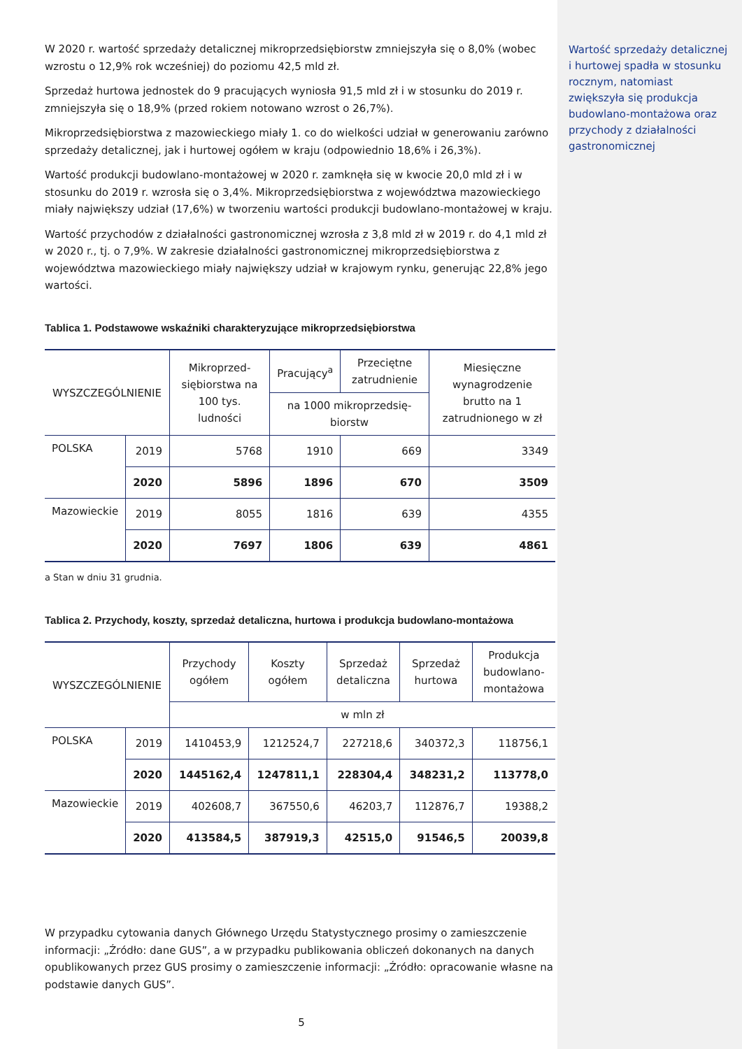W 2020 r. wartość sprzedaży detalicznej mikroprzedsiębiorstw zmniejszyła się o 8,0% (wobec wzrostu o 12,9% rok wcześniej) do poziomu 42,5 mld zł.
Sprzedaż hurtowa jednostek do 9 pracujących wyniosła 91,5 mld zł i w stosunku do 2019 r. zmniejszyła się o 18,9% (przed rokiem notowano wzrost o 26,7%).
Mikroprzedsiębiorstwa z mazowieckiego miały 1. co do wielkości udział w generowaniu zarówno sprzedaży detalicznej, jak i hurtowej ogółem w kraju (odpowiednio 18,6% i 26,3%).
Wartość produkcji budowlano-montażowej w 2020 r. zamknęła się w kwocie 20,0 mld zł i w stosunku do 2019 r. wzrosła się o 3,4%. Mikroprzedsiębiorstwa z województwa mazowieckiego miały największy udział (17,6%) w tworzeniu wartości produkcji budowlano-montażowej w kraju.
Wartość przychodów z działalności gastronomicznej wzrosła z 3,8 mld zł w 2019 r. do 4,1 mld zł w 2020 r., tj. o 7,9%. W zakresie działalności gastronomicznej mikroprzedsiębiorstwa z województwa mazowieckiego miały największy udział w krajowym rynku, generując 22,8% jego wartości.
Tablica 1. Podstawowe wskaźniki charakteryzujące mikroprzedsiębiorstwa
| WYSZCZEGÓLNIENIE | | Mikroprzed­siębiorstwa na 100 tys. ludności | Pracujący<sup>a</sup> | Przeciętne zatrudnienie | Miesięczne wynagrodzenie brutto na 1 zatrudnionego w zł |
| --- | --- | --- | --- | --- | --- |
| | | | na 1000 mikroprzedsię­biorstw | | |
| POLSKA | 2019 | 5768 | 1910 | 669 | 3349 |
| | 2020 | 5896 | 1896 | 670 | 3509 |
| Mazowieckie | 2019 | 8055 | 1816 | 639 | 4355 |
| | 2020 | 7697 | 1806 | 639 | 4861 |
a Stan w dniu 31 grudnia.
Tablica 2. Przychody, koszty, sprzedaż detaliczna, hurtowa i produkcja budowlano-montażowa
| WYSZCZEGÓLNIENIE | | Przychody ogółem | Koszty ogółem | Sprzedaż detaliczna | Sprzedaż hurtowa | Produkcja budowlano-montażowa |
| --- | --- | --- | --- | --- | --- | --- |
| | | w mln zł | | | | |
| POLSKA | 2019 | 1410453,9 | 1212524,7 | 227218,6 | 340372,3 | 118756,1 |
| | 2020 | 1445162,4 | 1247811,1 | 228304,4 | 348231,2 | 113778,0 |
| Mazowieckie | 2019 | 402608,7 | 367550,6 | 46203,7 | 112876,7 | 19388,2 |
| | 2020 | 413584,5 | 387919,3 | 42515,0 | 91546,5 | 20039,8 |
W przypadku cytowania danych Głównego Urzędu Statystycznego prosimy o zamieszczenie informacji: „Źródło: dane GUS”, a w przypadku publikowania obliczeń dokonanych na danych opublikowanych przez GUS prosimy o zamieszczenie informacji: „Źródło: opracowanie własne na podstawie danych GUS”.
5
Wartość sprzedaży detalicznej i hurtowej spadła w stosunku rocznym, natomiast zwiększyła się produkcja budowlano-montażowa oraz przychody z działalności gastronomicznej